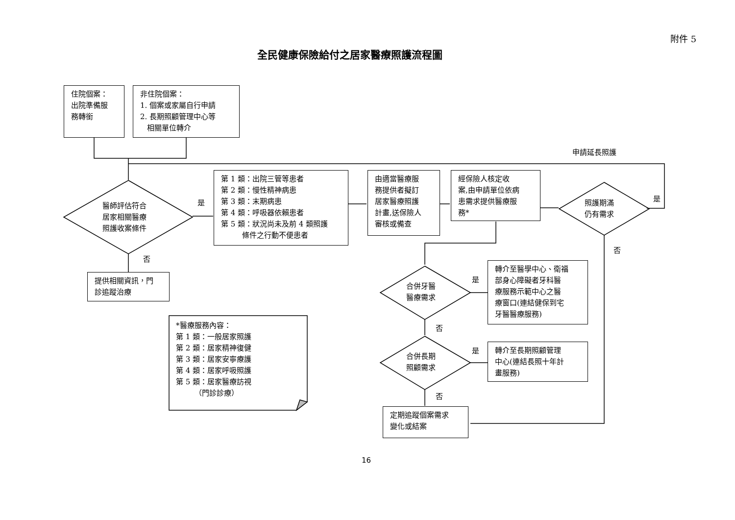附件 5
全民健康保險給付之居家醫療照護流程圖
住院個案：
出院準備服
務轉銜
非住院個案：
1. 個案或家屬自行申請
2. 長期照顧管理中心等
相關單位轉介
申請延長照護
醫師評估符合
居家相關醫療
照護收案條件
是
第 1 類：出院三管等患者
第 2 類：慢性精神病患
第 3 類：末期病患
第 4 類：呼吸器依賴患者
第 5 類：狀況尚未及前 4 類照護
條件之行動不便患者
由適當醫療服
務提供者擬訂
居家醫療照護
計畫,送保險人
審核或備查
經保險人核定收
案,由申請單位依病
患需求提供醫療服
務*
照護期滿
仍有需求
是
否
否
提供相關資訊，門
診追蹤治療
合併牙醫
醫療需求
是
轉介至醫學中心、衛福
部身心障礙者牙科醫
療服務示範中心之醫
療窗口(連結健保到宅
牙醫醫療服務)
否
合併長期
照顧需求
是
轉介至長期照顧管理
中心(連結長照十年計
畫服務)
否
定期追蹤個案需求
變化或結案
*醫療服務內容：
第 1 類：一般居家照護
第 2 類：居家精神復健
第 3 類：居家安寧療護
第 4 類：居家呼吸照護
第 5 類：居家醫療訪視
（門診診療）
16